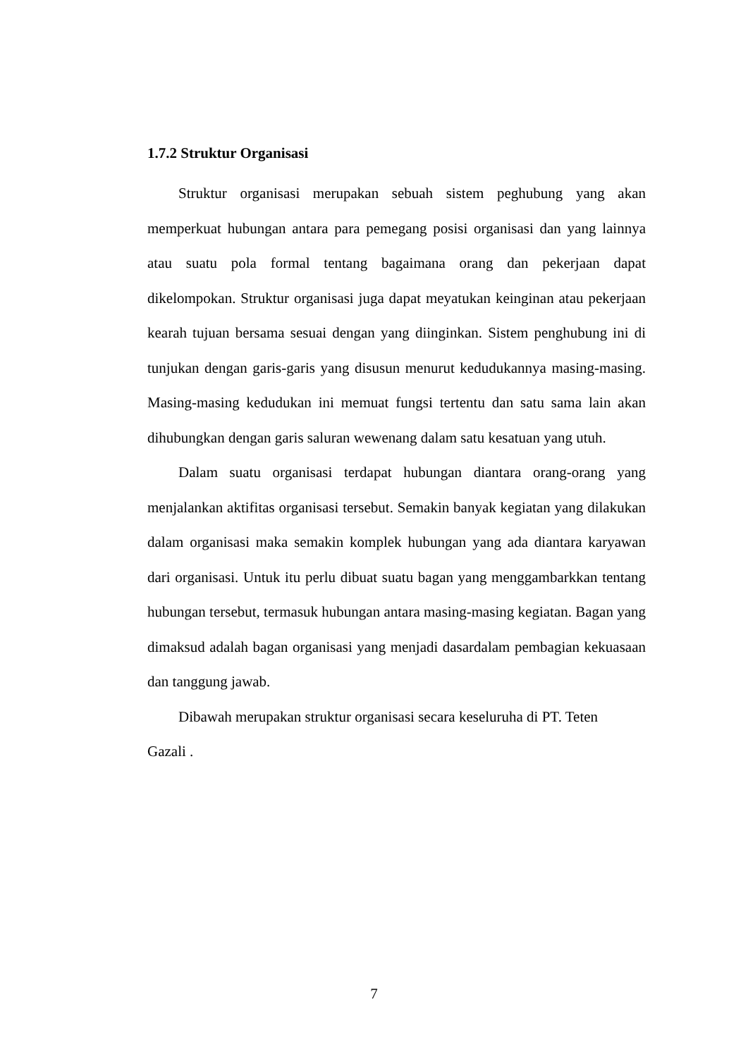1.7.2 Struktur Organisasi
Struktur organisasi merupakan sebuah sistem peghubung yang akan memperkuat hubungan antara para pemegang posisi organisasi dan yang lainnya atau suatu pola formal tentang bagaimana orang dan pekerjaan dapat dikelompokan. Struktur organisasi juga dapat meyatukan keinginan atau pekerjaan kearah tujuan bersama sesuai dengan yang diinginkan. Sistem penghubung ini di tunjukan dengan garis-garis yang disusun menurut kedudukannya masing-masing. Masing-masing kedudukan ini memuat fungsi tertentu dan satu sama lain akan dihubungkan dengan garis saluran wewenang dalam satu kesatuan yang utuh.
Dalam suatu organisasi terdapat hubungan diantara orang-orang yang menjalankan aktifitas organisasi tersebut. Semakin banyak kegiatan yang dilakukan dalam organisasi maka semakin komplek hubungan yang ada diantara karyawan dari organisasi. Untuk itu perlu dibuat suatu bagan yang menggambarkkan tentang hubungan tersebut, termasuk hubungan antara masing-masing kegiatan. Bagan yang dimaksud adalah bagan organisasi yang menjadi dasardalam pembagian kekuasaan dan tanggung jawab.
Dibawah merupakan struktur organisasi secara keseluruha di PT. Teten
Gazali .
7